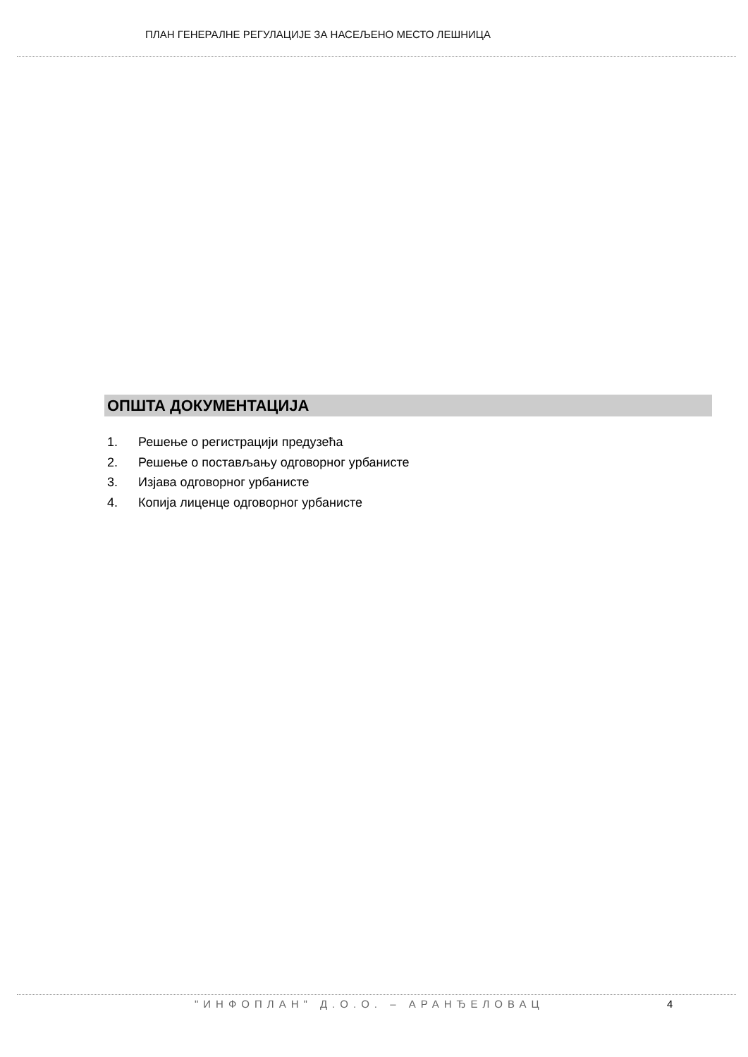ПЛАН ГЕНЕРАЛНЕ РЕГУЛАЦИЈЕ ЗА НАСЕЉЕНО МЕСТО ЛЕШНИЦА
ОПШТА ДОКУМЕНТАЦИЈА
1. Решење о регистрацији предузећа
2. Решење о постављању одговорног урбанисте
3. Изјава одговорног урбанисте
4. Копија лиценце одговорног урбанисте
"ИНФОПЛАН" Д.О.О. – АРАНЂЕЛОВАЦ
4